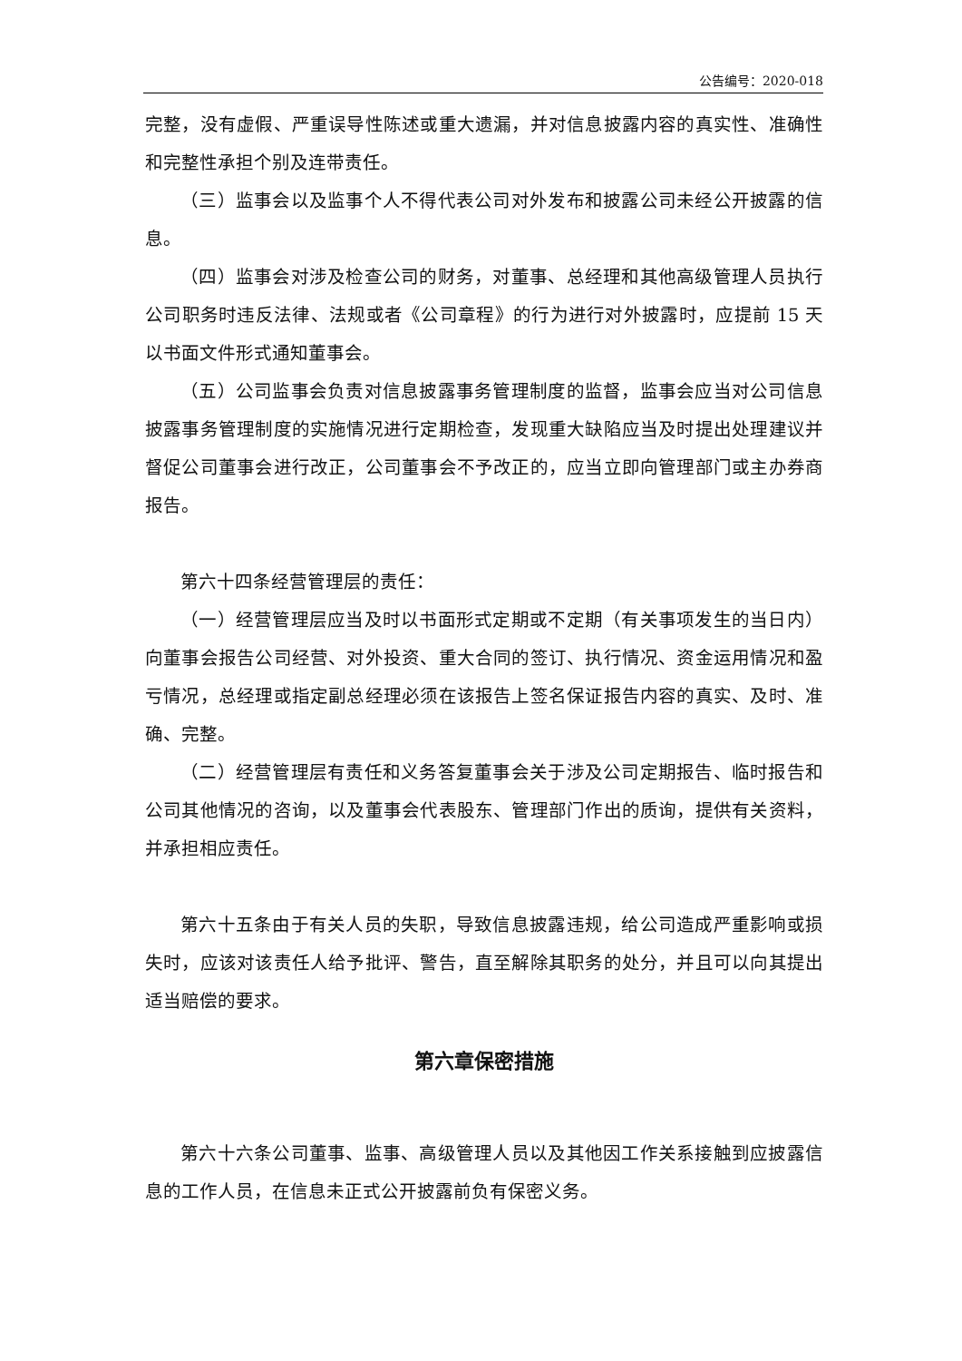公告编号：2020-018
完整，没有虚假、严重误导性陈述或重大遗漏，并对信息披露内容的真实性、准确性和完整性承担个别及连带责任。
（三）监事会以及监事个人不得代表公司对外发布和披露公司未经公开披露的信息。
（四）监事会对涉及检查公司的财务，对董事、总经理和其他高级管理人员执行公司职务时违反法律、法规或者《公司章程》的行为进行对外披露时，应提前 15 天以书面文件形式通知董事会。
（五）公司监事会负责对信息披露事务管理制度的监督，监事会应当对公司信息披露事务管理制度的实施情况进行定期检查，发现重大缺陷应当及时提出处理建议并督促公司董事会进行改正，公司董事会不予改正的，应当立即向管理部门或主办券商报告。
第六十四条经营管理层的责任：
（一）经营管理层应当及时以书面形式定期或不定期（有关事项发生的当日内）向董事会报告公司经营、对外投资、重大合同的签订、执行情况、资金运用情况和盈亏情况，总经理或指定副总经理必须在该报告上签名保证报告内容的真实、及时、准确、完整。
（二）经营管理层有责任和义务答复董事会关于涉及公司定期报告、临时报告和公司其他情况的咨询，以及董事会代表股东、管理部门作出的质询，提供有关资料，并承担相应责任。
第六十五条由于有关人员的失职，导致信息披露违规，给公司造成严重影响或损失时，应该对该责任人给予批评、警告，直至解除其职务的处分，并且可以向其提出适当赔偿的要求。
第六章保密措施
第六十六条公司董事、监事、高级管理人员以及其他因工作关系接触到应披露信息的工作人员，在信息未正式公开披露前负有保密义务。